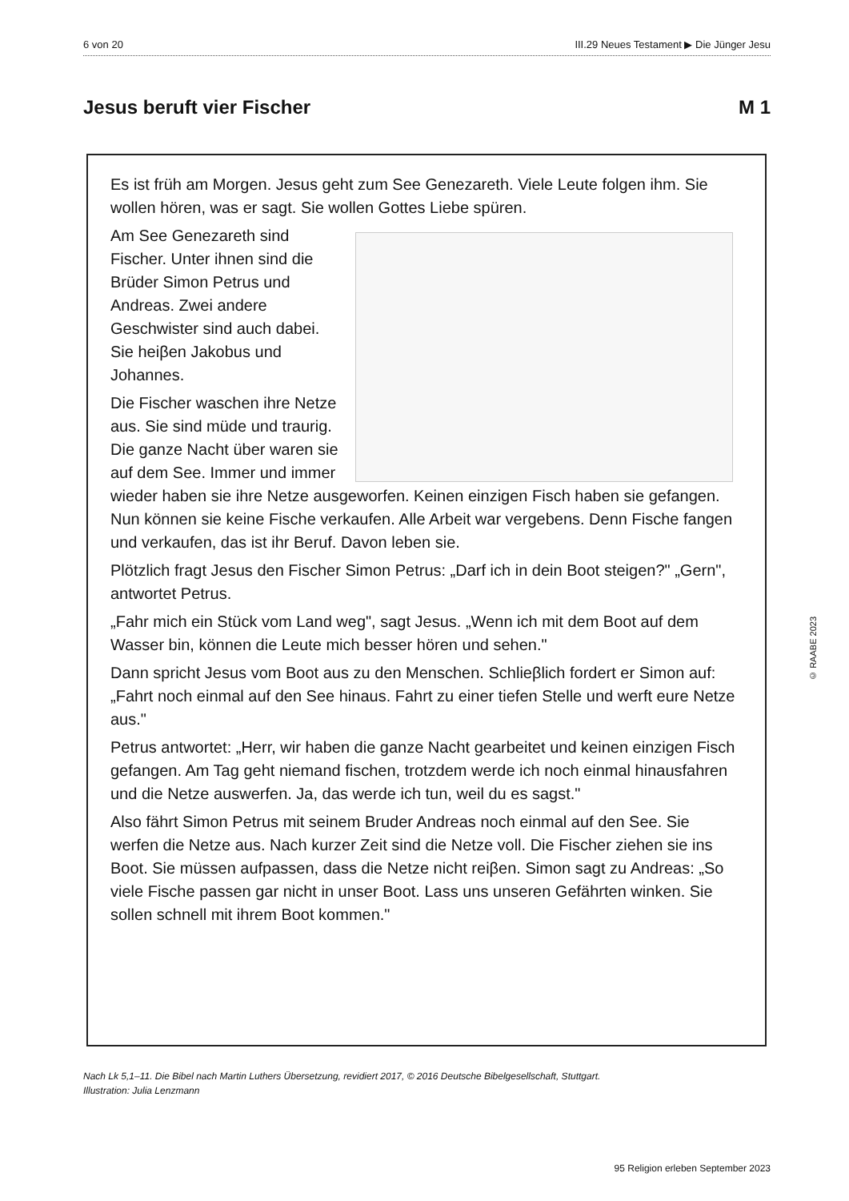6 von 20 III.29 Neues Testament ▶ Die Jünger Jesu
Jesus beruft vier Fischer M 1
Es ist früh am Morgen. Jesus geht zum See Genezareth. Viele Leute folgen ihm. Sie wollen hören, was er sagt. Sie wollen Gottes Liebe spüren.
Am See Genezareth sind Fischer. Unter ihnen sind die Brüder Simon Petrus und Andreas. Zwei andere Geschwister sind auch dabei. Sie heiβen Jakobus und Johannes.
Die Fischer waschen ihre Netze aus. Sie sind müde und traurig. Die ganze Nacht über waren sie auf dem See. Immer und immer wieder haben sie ihre Netze ausgeworfen. Keinen einzigen Fisch haben sie gefangen. Nun können sie keine Fische verkaufen. Alle Arbeit war vergebens. Denn Fische fangen und verkaufen, das ist ihr Beruf. Davon leben sie.
Plötzlich fragt Jesus den Fischer Simon Petrus: „Darf ich in dein Boot steigen?" „Gern", antwortet Petrus.
„Fahr mich ein Stück vom Land weg", sagt Jesus. „Wenn ich mit dem Boot auf dem Wasser bin, können die Leute mich besser hören und sehen."
Dann spricht Jesus vom Boot aus zu den Menschen. Schlieβlich fordert er Simon auf: „Fahrt noch einmal auf den See hinaus. Fahrt zu einer tiefen Stelle und werft eure Netze aus."
Petrus antwortet: „Herr, wir haben die ganze Nacht gearbeitet und keinen einzigen Fisch gefangen. Am Tag geht niemand fischen, trotzdem werde ich noch einmal hinausfahren und die Netze auswerfen. Ja, das werde ich tun, weil du es sagst."
Also fährt Simon Petrus mit seinem Bruder Andreas noch einmal auf den See. Sie werfen die Netze aus. Nach kurzer Zeit sind die Netze voll. Die Fischer ziehen sie ins Boot. Sie müssen aufpassen, dass die Netze nicht reiβen. Simon sagt zu Andreas: „So viele Fische passen gar nicht in unser Boot. Lass uns unseren Gefährten winken. Sie sollen schnell mit ihrem Boot kommen."
Nach Lk 5,1–11. Die Bibel nach Martin Luthers Übersetzung, revidiert 2017, © 2016 Deutsche Bibelgesellschaft, Stuttgart.
Illustration: Julia Lenzmann
© RAABE 2023
95 Religion erleben September 2023